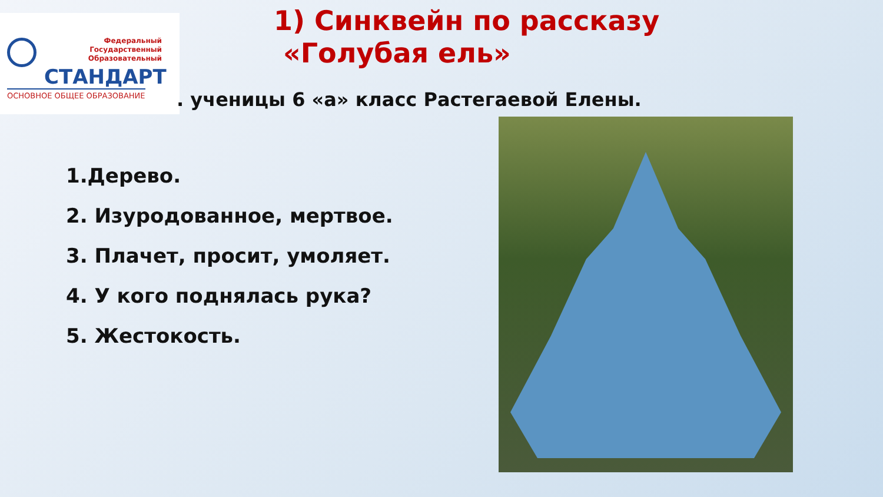Федеральный
Государственный
Образовательный
СТАНДАРТ
ОСНОВНОЕ ОБЩЕЕ ОБРАЗОВАНИЕ
1) Синквейн по рассказу
«Голубая ель»
. ученицы 6 «а» класс Растегаевой Елены.
1.Дерево.
2. Изуродованное, мертвое.
3. Плачет, просит, умоляет.
4. У кого поднялась рука?
5. Жестокость.